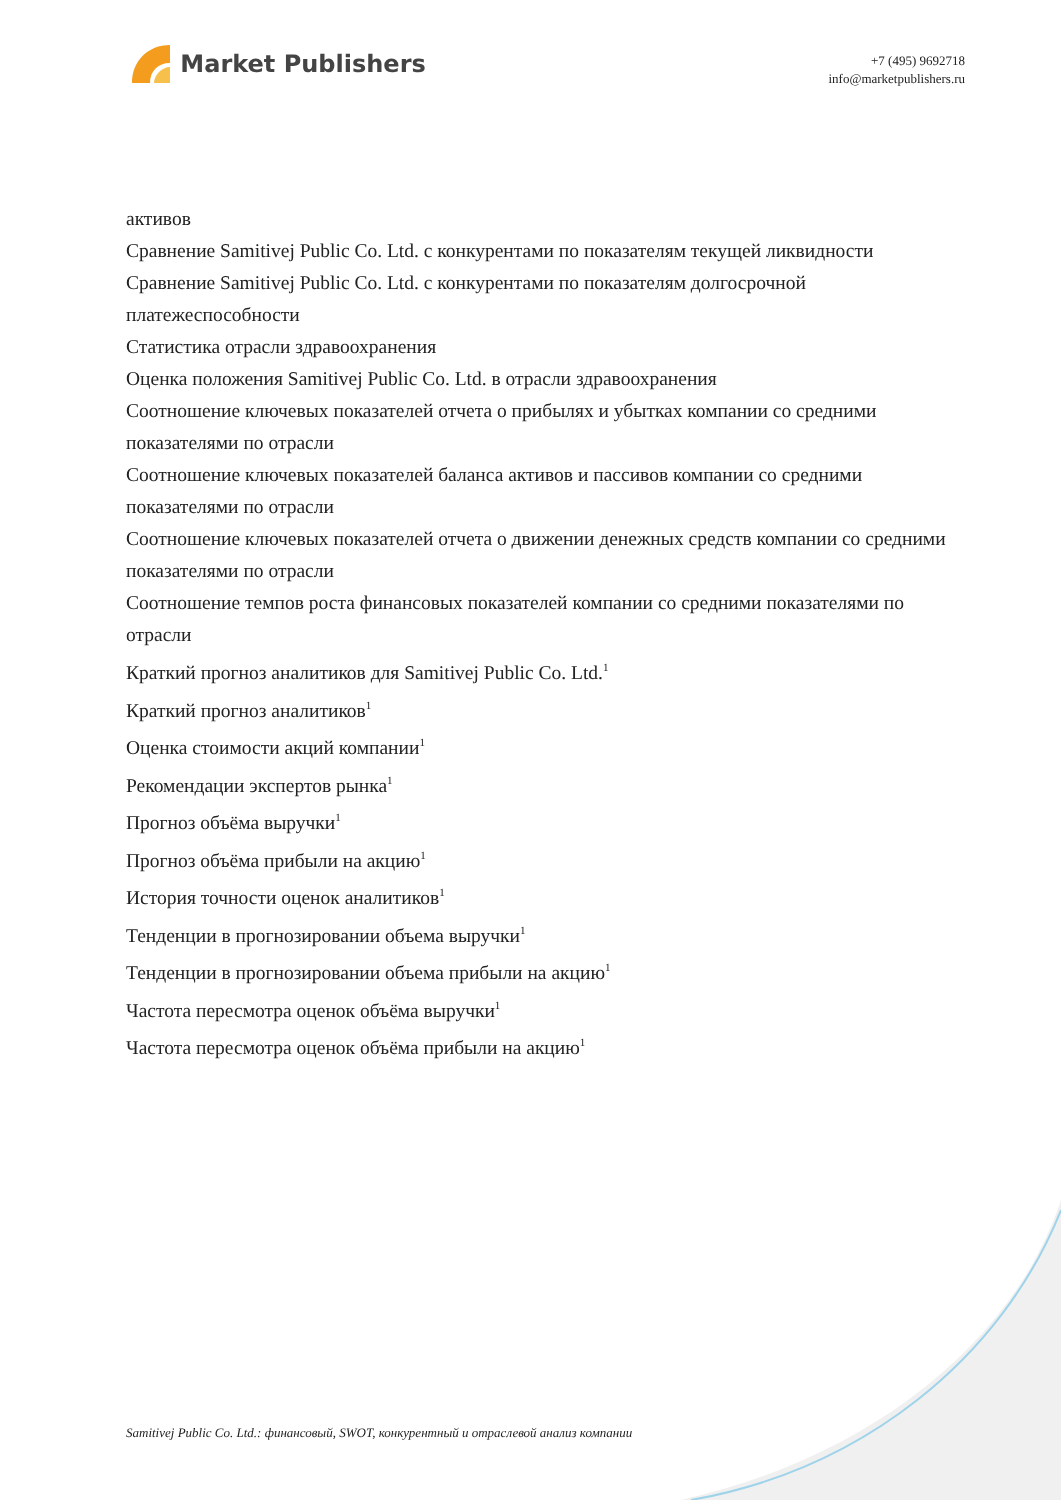Market Publishers
+7 (495) 9692718
info@marketpublishers.ru
активов
Сравнение Samitivej Public Co. Ltd. с конкурентами по показателям текущей ликвидности
Сравнение Samitivej Public Co. Ltd. с конкурентами по показателям долгосрочной платежеспособности
Статистика отрасли здравоохранения
Оценка положения Samitivej Public Co. Ltd. в отрасли здравоохранения
Соотношение ключевых показателей отчета о прибылях и убытках компании со средними показателями по отрасли
Соотношение ключевых показателей баланса активов и пассивов компании со средними показателями по отрасли
Соотношение ключевых показателей отчета о движении денежных средств компании со средними показателями по отрасли
Соотношение темпов роста финансовых показателей компании со средними показателями по отрасли
Краткий прогноз аналитиков для Samitivej Public Co. Ltd.<sup>1</sup>
Краткий прогноз аналитиков<sup>1</sup>
Оценка стоимости акций компании<sup>1</sup>
Рекомендации экспертов рынка<sup>1</sup>
Прогноз объёма выручки<sup>1</sup>
Прогноз объёма прибыли на акцию<sup>1</sup>
История точности оценок аналитиков<sup>1</sup>
Тенденции в прогнозировании объема выручки<sup>1</sup>
Тенденции в прогнозировании объема прибыли на акцию<sup>1</sup>
Частота пересмотра оценок объёма выручки<sup>1</sup>
Частота пересмотра оценок объёма прибыли на акцию<sup>1</sup>
Samitivej Public Co. Ltd.: финансовый, SWOT, конкурентный и отраслевой анализ компании